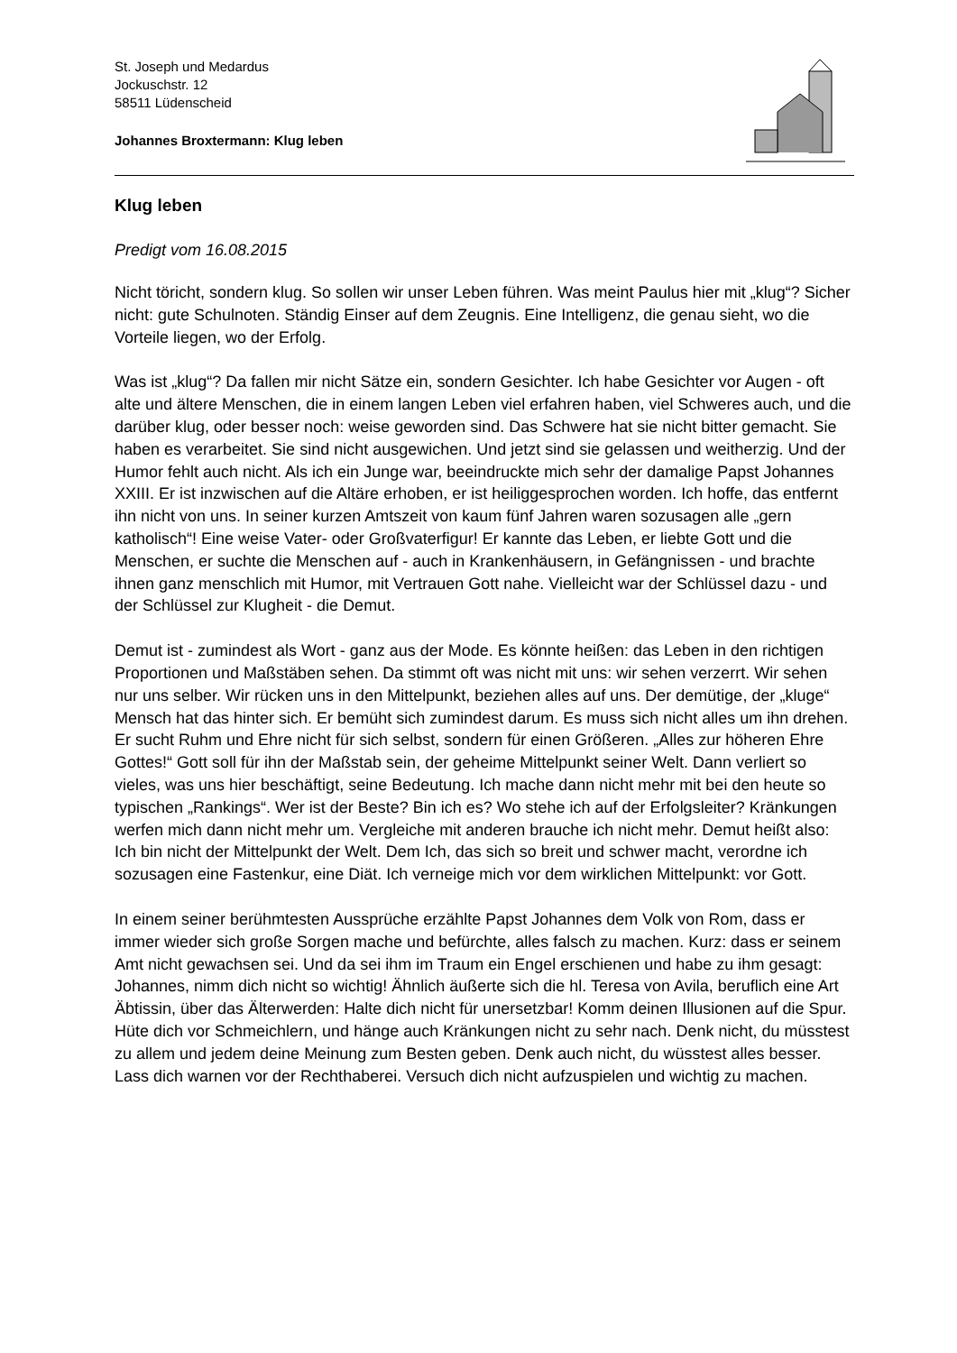St. Joseph und Medardus
Jockuschstr. 12
58511 Lüdenscheid
Johannes Broxtermann: Klug leben
Klug leben
Predigt vom 16.08.2015
Nicht töricht, sondern klug. So sollen wir unser Leben führen. Was meint Paulus hier mit „klug“? Sicher nicht: gute Schulnoten. Ständig Einser auf dem Zeugnis. Eine Intelligenz, die genau sieht, wo die Vorteile liegen, wo der Erfolg.
Was ist „klug“? Da fallen mir nicht Sätze ein, sondern Gesichter. Ich habe Gesichter vor Augen - oft alte und ältere Menschen, die in einem langen Leben viel erfahren haben, viel Schweres auch, und die darüber klug, oder besser noch: weise geworden sind. Das Schwere hat sie nicht bitter gemacht. Sie haben es verarbeitet. Sie sind nicht ausgewichen. Und jetzt sind sie gelassen und weitherzig. Und der Humor fehlt auch nicht. Als ich ein Junge war, beeindruckte mich sehr der damalige Papst Johannes XXIII. Er ist inzwischen auf die Altäre erhoben, er ist heiliggesprochen worden. Ich hoffe, das entfernt ihn nicht von uns. In seiner kurzen Amtszeit von kaum fünf Jahren waren sozusagen alle „gern katholisch“! Eine weise Vater- oder Großvaterfigur! Er kannte das Leben, er liebte Gott und die Menschen, er suchte die Menschen auf - auch in Krankenhäusern, in Gefängnissen - und brachte ihnen ganz menschlich mit Humor, mit Vertrauen Gott nahe. Vielleicht war der Schlüssel dazu - und der Schlüssel zur Klugheit - die Demut.
Demut ist - zumindest als Wort - ganz aus der Mode. Es könnte heißen: das Leben in den richtigen Proportionen und Maßstäben sehen. Da stimmt oft was nicht mit uns: wir sehen verzerrt. Wir sehen nur uns selber. Wir rücken uns in den Mittelpunkt, beziehen alles auf uns. Der demütige, der „kluge“ Mensch hat das hinter sich. Er bemüht sich zumindest darum. Es muss sich nicht alles um ihn drehen. Er sucht Ruhm und Ehre nicht für sich selbst, sondern für einen Größeren. „Alles zur höheren Ehre Gottes!“ Gott soll für ihn der Maßstab sein, der geheime Mittelpunkt seiner Welt. Dann verliert so vieles, was uns hier beschäftigt, seine Bedeutung. Ich mache dann nicht mehr mit bei den heute so typischen „Rankings“. Wer ist der Beste? Bin ich es? Wo stehe ich auf der Erfolgsleiter? Kränkungen werfen mich dann nicht mehr um. Vergleiche mit anderen brauche ich nicht mehr. Demut heißt also: Ich bin nicht der Mittelpunkt der Welt. Dem Ich, das sich so breit und schwer macht, verordne ich sozusagen eine Fastenkur, eine Diät. Ich verneige mich vor dem wirklichen Mittelpunkt: vor Gott.
In einem seiner berühmtesten Aussprüche erzählte Papst Johannes dem Volk von Rom, dass er immer wieder sich große Sorgen mache und befürchte, alles falsch zu machen. Kurz: dass er seinem Amt nicht gewachsen sei. Und da sei ihm im Traum ein Engel erschienen und habe zu ihm gesagt: Johannes, nimm dich nicht so wichtig! Ähnlich äußerte sich die hl. Teresa von Avila, beruflich eine Art Äbtissin, über das Älterwerden: Halte dich nicht für unersetzbar! Komm deinen Illusionen auf die Spur. Hüte dich vor Schmeichlern, und hänge auch Kränkungen nicht zu sehr nach. Denk nicht, du müsstest zu allem und jedem deine Meinung zum Besten geben. Denk auch nicht, du wüsstest alles besser. Lass dich warnen vor der Rechthaberei. Versuch dich nicht aufzuspielen und wichtig zu machen.